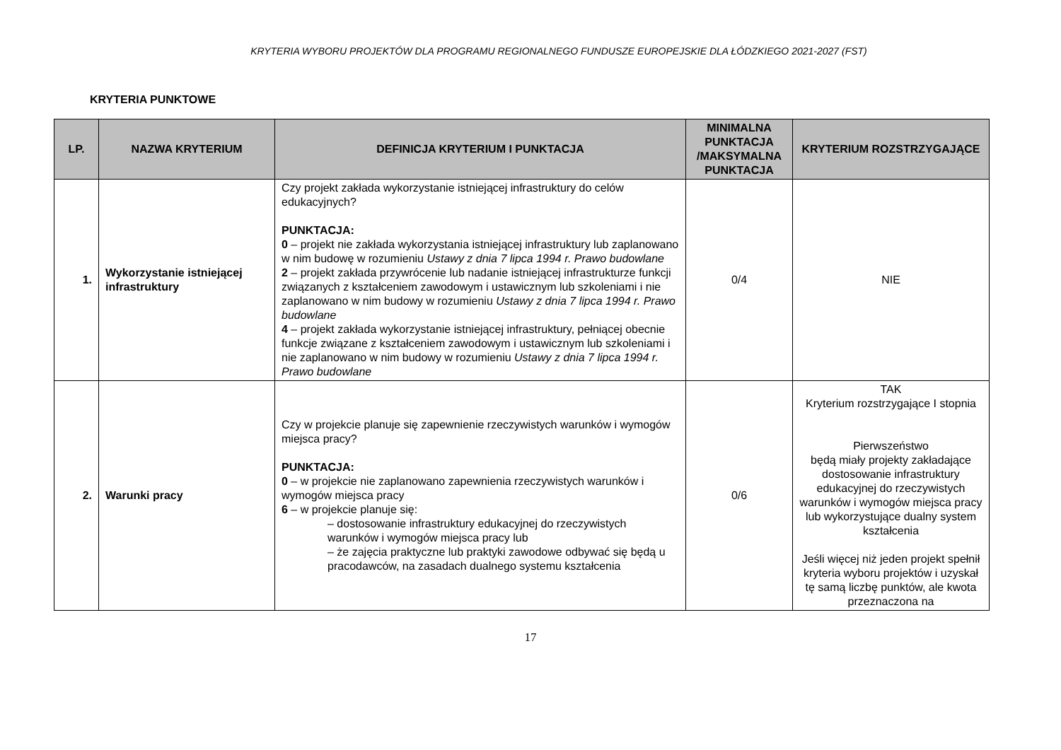KRYTERIA WYBORU PROJEKTÓW DLA PROGRAMU REGIONALNEGO FUNDUSZE EUROPEJSKIE DLA ŁÓDZKIEGO 2021-2027 (FST)
KRYTERIA PUNKTOWE
| LP. | NAZWA KRYTERIUM | DEFINICJA KRYTERIUM I PUNKTACJA | MINIMALNA PUNKTACJA /MAKSYMALNA PUNKTACJA | KRYTERIUM ROZSTRZYGAJĄCE |
| --- | --- | --- | --- | --- |
| 1. | Wykorzystanie istniejącej infrastruktury | Czy projekt zakłada wykorzystanie istniejącej infrastruktury do celów edukacyjnych? PUNKTACJA: 0 – projekt nie zakłada wykorzystania istniejącej infrastruktury lub zaplanowano w nim budowę w rozumieniu Ustawy z dnia 7 lipca 1994 r. Prawo budowlane 2 – projekt zakłada przywrócenie lub nadanie istniejącej infrastrukturze funkcji związanych z kształceniem zawodowym i ustawicznym lub szkoleniami i nie zaplanowano w nim budowy w rozumieniu Ustawy z dnia 7 lipca 1994 r. Prawo budowlane 4 – projekt zakłada wykorzystanie istniejącej infrastruktury, pełniącej obecnie funkcje związane z kształceniem zawodowym i ustawicznym lub szkoleniami i nie zaplanowano w nim budowy w rozumieniu Ustawy z dnia 7 lipca 1994 r. Prawo budowlane | 0/4 | NIE |
| 2. | Warunki pracy | Czy w projekcie planuje się zapewnienie rzeczywistych warunków i wymogów miejsca pracy? PUNKTACJA: 0 – w projekcie nie zaplanowano zapewnienia rzeczywistych warunków i wymogów miejsca pracy 6 – w projekcie planuje się: – dostosowanie infrastruktury edukacyjnej do rzeczywistych warunków i wymogów miejsca pracy lub – że zajęcia praktyczne lub praktyki zawodowe odbywać się będą u pracodawców, na zasadach dualnego systemu kształcenia | 0/6 | TAK Kryterium rozstrzygające I stopnia Pierwszeństwo będą miały projekty zakładające dostosowanie infrastruktury edukacyjnej do rzeczywistych warunków i wymogów miejsca pracy lub wykorzystujące dualny system kształcenia Jeśli więcej niż jeden projekt spełnił kryteria wyboru projektów i uzyskał tę samą liczbę punktów, ale kwota przeznaczona na |
17